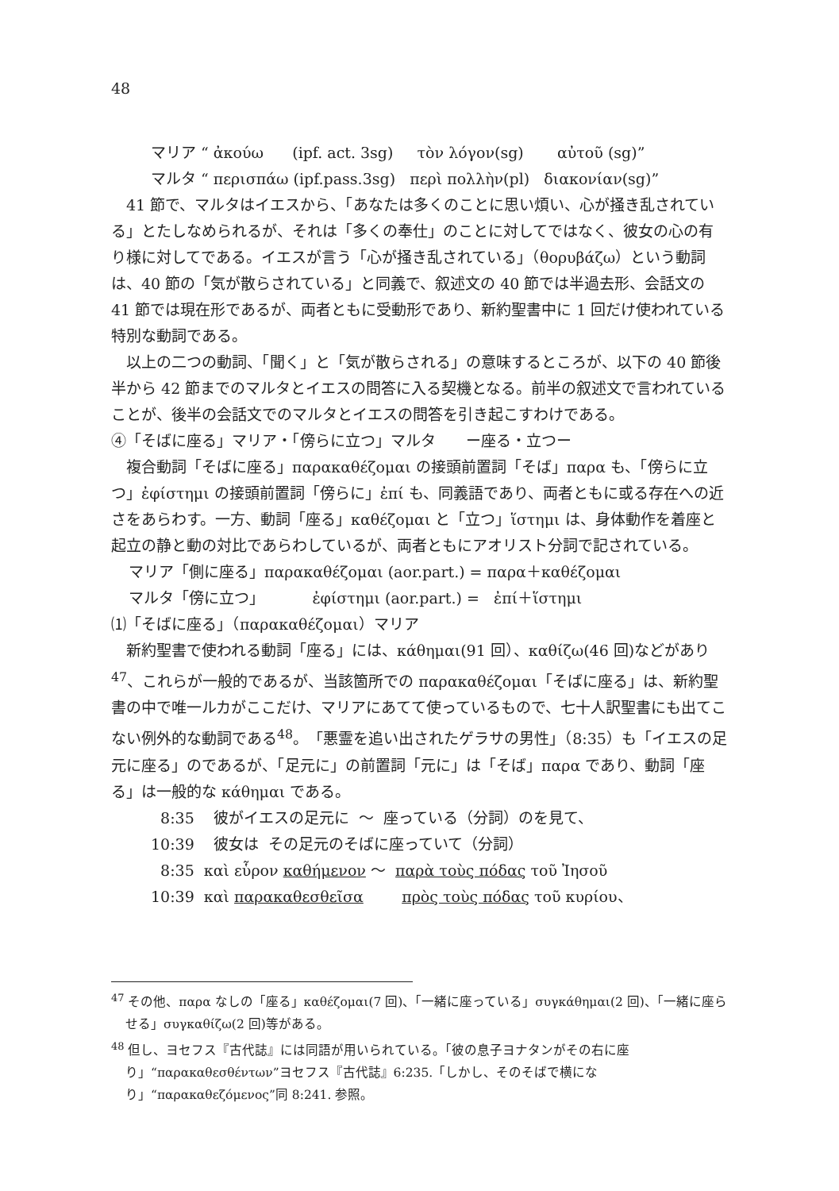48
マリア “ ἀκούω (ipf. act. 3sg) τὸν λόγον(sg) αὐτοῦ (sg)”
マルタ “ περισπάω (ipf.pass.3sg) περὶ πολλὴν(pl) διακονίαν(sg)”
41 節で、マルタはイエスから、「あなたは多くのことに思い煩い、心が掻き乱されている」とたしなめられるが、それは「多くの奉仕」のことに対してではなく、彼女の心の有り様に対してである。イエスが言う「心が掻き乱されている」（θορυβάζω）という動詞は、40 節の「気が散らされている」と同義で、叙述文の 40 節では半過去形、会話文の 41 節では現在形であるが、両者ともに受動形であり、新約聖書中に 1 回だけ使われている特別な動詞である。
以上の二つの動詞、「聞く」と「気が散らされる」の意味するところが、以下の 40 節後半から 42 節までのマルタとイエスの問答に入る契機となる。前半の叙述文で言われていることが、後半の会話文でのマルタとイエスの問答を引き起こすわけである。
④「そばに座る」マリア・「傍らに立つ」マルタ　　ー座る・立つー
複合動詞「そばに座る」παρακαθέζομαι の接頭前置詞「そば」παρα も、「傍らに立つ」ἐφίστημι の接頭前置詞「傍らに」ἐπί も、同義語であり、両者ともに或る存在への近さをあらわす。一方、動詞「座る」καθέζομαι と「立つ」ἵστημι は、身体動作を着座と起立の静と動の対比であらわしているが、両者ともにアオリスト分詞で記されている。
マリア「側に座る」παρακαθέζομαι (aor.part.) = παρα＋καθέζομαι
マルタ「傍に立つ」 ἐφίστημι (aor.part.) = ἐπί＋ἵστημι
⑴「そばに座る」（παρακαθέζομαι）マリア
新約聖書で使われる動詞「座る」には、κάθημαι(91 回）、καθίζω(46 回)などがあり<sup>47</sup>、これらが一般的であるが、当該箇所での παρακαθέζομαι「そばに座る」は、新約聖書の中で唯一ルカがここだけ、マリアにあてて使っているもので、七十人訳聖書にも出てこない例外的な動詞である<sup>48</sup>。「悪霊を追い出されたゲラサの男性」（8:35）も「イエスの足元に座る」のであるが、「足元に」の前置詞「元に」は「そば」παρα であり、動詞「座る」は一般的な κάθημαι である。
8:35 彼がイエスの足元に ～ 座っている（分詞）のを見て、
10:39 彼女は その足元のそばに座っていて（分詞）
8:35 καὶ εὗρον καθήμενον ～ παρὰ τοὺς πόδας τοῦ Ἰησοῦ
10:39 καὶ παρακαθεσθεῖσα πρὸς τοὺς πόδας τοῦ κυρίου、
<sup>47</sup> その他、παρα なしの「座る」καθέζομαι(7 回)、「一緒に座っている」συγκάθημαι(2 回)、「一緒に座らせる」συγκαθίζω(2 回)等がある。
<sup>48</sup> 但し、ヨセフス『古代誌』には同語が用いられている。「彼の息子ヨナタンがその右に座り」“παρακαθεσθέντων”ヨセフス『古代誌』6:235.「しかし、そのそばで横になり」“παρακαθεζόμενος”同 8:241. 参照。